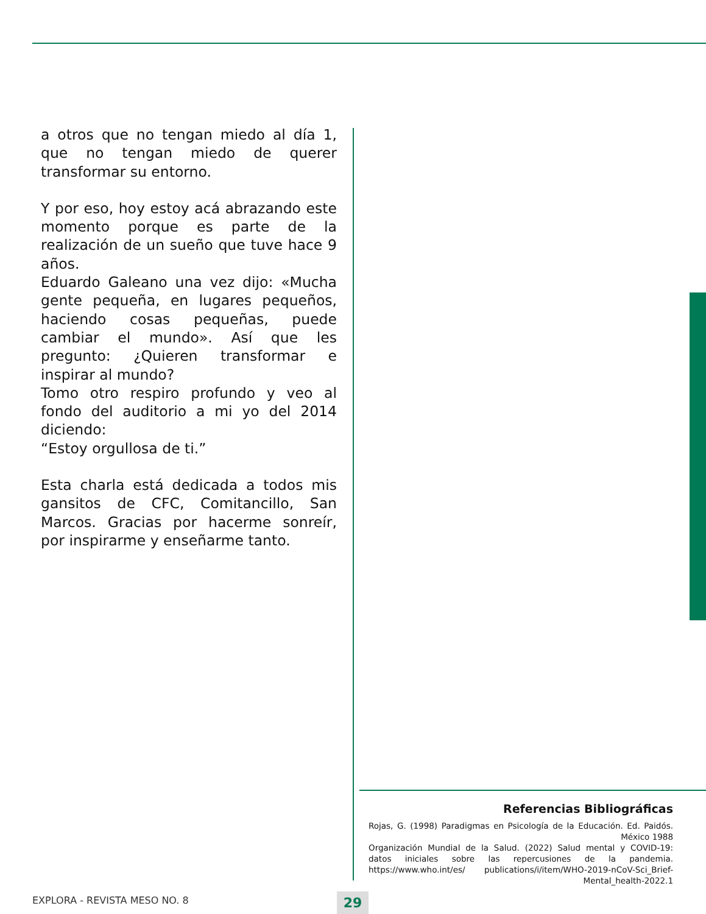a otros que no tengan miedo al día 1, que no tengan miedo de querer transformar su entorno.
Y por eso, hoy estoy acá abrazando este momento porque es parte de la realización de un sueño que tuve hace 9 años.
Eduardo Galeano una vez dijo: «Mucha gente pequeña, en lugares pequeños, haciendo cosas pequeñas, puede cambiar el mundo». Así que les pregunto: ¿Quieren transformar e inspirar al mundo?
Tomo otro respiro profundo y veo al fondo del auditorio a mi yo del 2014 diciendo:
“Estoy orgullosa de ti.”
Esta charla está dedicada a todos mis gansitos de CFC, Comitancillo, San Marcos. Gracias por hacerme sonreír, por inspirarme y enseñarme tanto.
Referencias Bibliográficas
Rojas, G. (1998) Paradigmas en Psicología de la Educación. Ed. Paidós. México 1988
Organización Mundial de la Salud. (2022) Salud mental y COVID-19: datos iniciales sobre las repercusiones de la pandemia. https://www.who.int/es/ publications/i/item/WHO-2019-nCoV-Sci_Brief-Mental_health-2022.1
EXPLORA - REVISTA MESO NO. 8 29